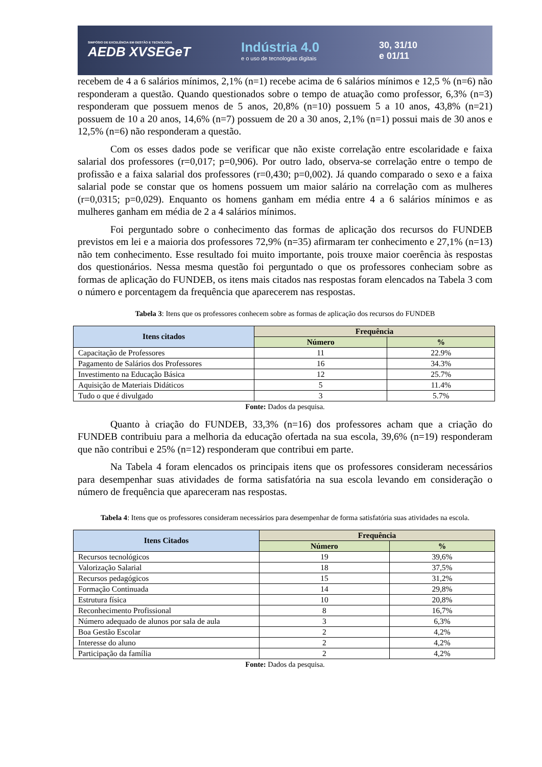SIMPÓSIO DE EXCELÊNCIA EM GESTÃO E TECNOLOGIA
AEDB XVSEGeT
Indústria 4.0
e o uso de tecnologias digitais
30, 31/10
e 01/11
recebem de 4 a 6 salários mínimos, 2,1% (n=1) recebe acima de 6 salários mínimos e 12,5 % (n=6) não responderam a questão. Quando questionados sobre o tempo de atuação como professor, 6,3% (n=3) responderam que possuem menos de 5 anos, 20,8% (n=10) possuem 5 a 10 anos, 43,8% (n=21) possuem de 10 a 20 anos, 14,6% (n=7) possuem de 20 a 30 anos, 2,1% (n=1) possui mais de 30 anos e 12,5% (n=6) não responderam a questão.
Com os esses dados pode se verificar que não existe correlação entre escolaridade e faixa salarial dos professores (r=0,017; p=0,906). Por outro lado, observa-se correlação entre o tempo de profissão e a faixa salarial dos professores (r=0,430; p=0,002). Já quando comparado o sexo e a faixa salarial pode se constar que os homens possuem um maior salário na correlação com as mulheres (r=0,0315; p=0,029). Enquanto os homens ganham em média entre 4 a 6 salários mínimos e as mulheres ganham em média de 2 a 4 salários mínimos.
Foi perguntado sobre o conhecimento das formas de aplicação dos recursos do FUNDEB previstos em lei e a maioria dos professores 72,9% (n=35) afirmaram ter conhecimento e 27,1% (n=13) não tem conhecimento. Esse resultado foi muito importante, pois trouxe maior coerência às respostas dos questionários. Nessa mesma questão foi perguntado o que os professores conheciam sobre as formas de aplicação do FUNDEB, os itens mais citados nas respostas foram elencados na Tabela 3 com o número e porcentagem da frequência que aparecerem nas respostas.
Tabela 3: Itens que os professores conhecem sobre as formas de aplicação dos recursos do FUNDEB
| Itens citados | Frequência | |
| --- | --- | --- |
| | Número | % |
| Capacitação de Professores | 11 | 22.9% |
| Pagamento de Salários dos Professores | 16 | 34.3% |
| Investimento na Educação Básica | 12 | 25.7% |
| Aquisição de Materiais Didáticos | 5 | 11.4% |
| Tudo o que é divulgado | 3 | 5.7% |
Fonte: Dados da pesquisa.
Quanto à criação do FUNDEB, 33,3% (n=16) dos professores acham que a criação do FUNDEB contribuiu para a melhoria da educação ofertada na sua escola, 39,6% (n=19) responderam que não contribui e 25% (n=12) responderam que contribui em parte.
Na Tabela 4 foram elencados os principais itens que os professores consideram necessários para desempenhar suas atividades de forma satisfatória na sua escola levando em consideração o número de frequência que apareceram nas respostas.
Tabela 4: Itens que os professores consideram necessários para desempenhar de forma satisfatória suas atividades na escola.
| Itens Citados | Frequência | |
| --- | --- | --- |
| | Número | % |
| Recursos tecnológicos | 19 | 39,6% |
| Valorização Salarial | 18 | 37,5% |
| Recursos pedagógicos | 15 | 31,2% |
| Formação Continuada | 14 | 29,8% |
| Estrutura física | 10 | 20,8% |
| Reconhecimento Profissional | 8 | 16,7% |
| Número adequado de alunos por sala de aula | 3 | 6,3% |
| Boa Gestão Escolar | 2 | 4,2% |
| Interesse do aluno | 2 | 4,2% |
| Participação da família | 2 | 4,2% |
Fonte: Dados da pesquisa.